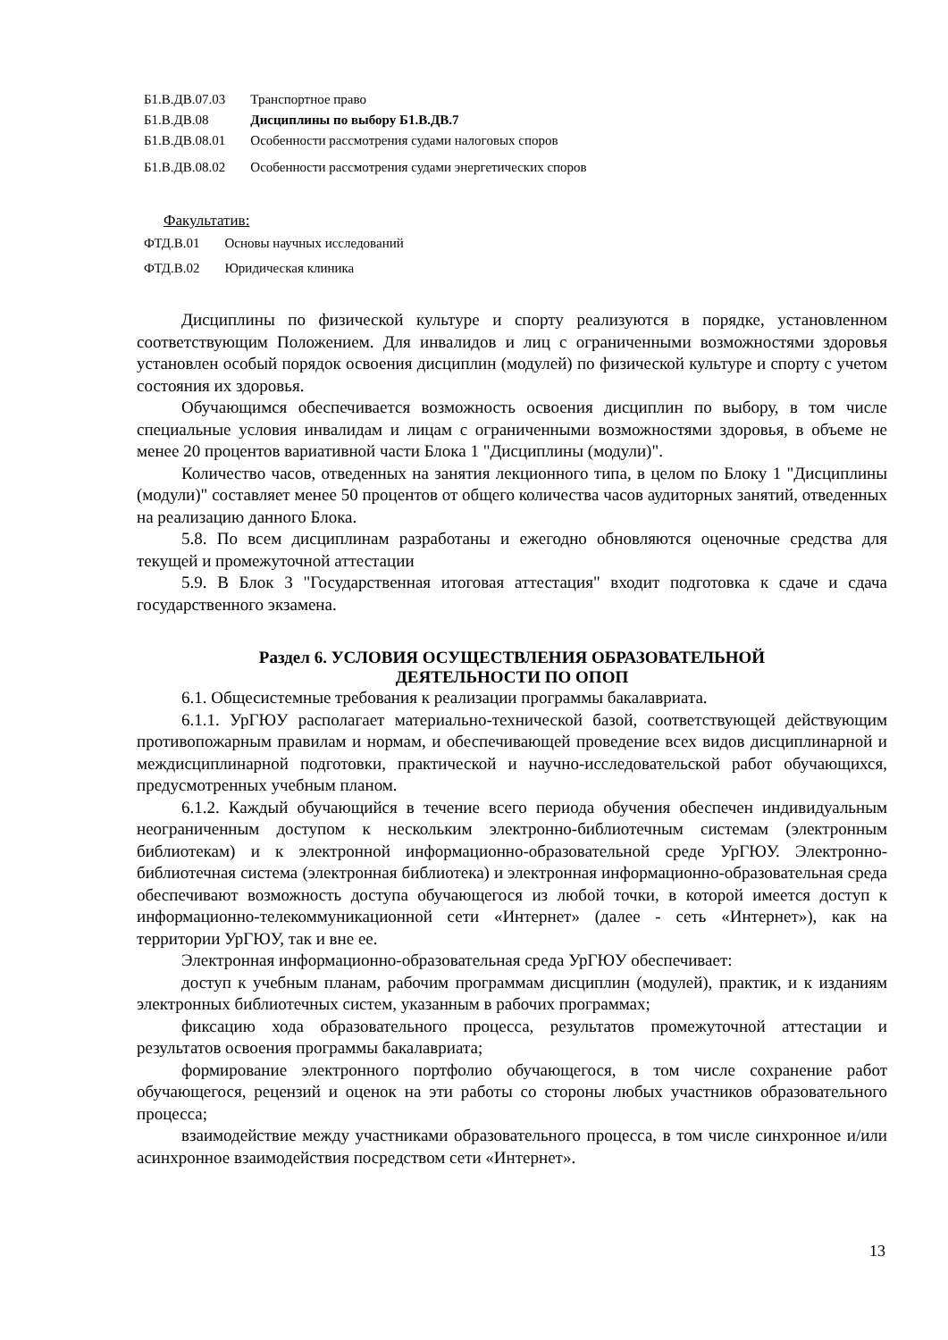| Б1.В.ДВ.07.03 | Транспортное право |
| Б1.В.ДВ.08 | Дисциплины по выбору Б1.В.ДВ.7 |
| Б1.В.ДВ.08.01 | Особенности рассмотрения судами налоговых споров |
| Б1.В.ДВ.08.02 | Особенности рассмотрения судами энергетических споров |
Факультатив:
| ФТД.В.01 | Основы научных исследований |
| ФТД.В.02 | Юридическая клиника |
Дисциплины по физической культуре и спорту реализуются в порядке, установленном соответствующим Положением. Для инвалидов и лиц с ограниченными возможностями здоровья установлен особый порядок освоения дисциплин (модулей) по физической культуре и спорту с учетом состояния их здоровья.
Обучающимся обеспечивается возможность освоения дисциплин по выбору, в том числе специальные условия инвалидам и лицам с ограниченными возможностями здоровья, в объеме не менее 20 процентов вариативной части Блока 1 "Дисциплины (модули)".
Количество часов, отведенных на занятия лекционного типа, в целом по Блоку 1 "Дисциплины (модули)" составляет менее 50 процентов от общего количества часов аудиторных занятий, отведенных на реализацию данного Блока.
5.8. По всем дисциплинам разработаны и ежегодно обновляются оценочные средства для текущей и промежуточной аттестации
5.9. В Блок 3 "Государственная итоговая аттестация" входит подготовка к сдаче и сдача государственного экзамена.
Раздел 6. УСЛОВИЯ ОСУЩЕСТВЛЕНИЯ ОБРАЗОВАТЕЛЬНОЙ
ДЕЯТЕЛЬНОСТИ ПО ОПОП
6.1. Общесистемные требования к реализации программы бакалавриата.
6.1.1. УрГЮУ располагает материально-технической базой, соответствующей действующим противопожарным правилам и нормам, и обеспечивающей проведение всех видов дисциплинарной и междисциплинарной подготовки, практической и научно-исследовательской работ обучающихся, предусмотренных учебным планом.
6.1.2. Каждый обучающийся в течение всего периода обучения обеспечен индивидуальным неограниченным доступом к нескольким электронно-библиотечным системам (электронным библиотекам) и к электронной информационно-образовательной среде УрГЮУ. Электронно-библиотечная система (электронная библиотека) и электронная информационно-образовательная среда обеспечивают возможность доступа обучающегося из любой точки, в которой имеется доступ к информационно-телекоммуникационной сети «Интернет» (далее - сеть «Интернет»), как на территории УрГЮУ, так и вне ее.
Электронная информационно-образовательная среда УрГЮУ обеспечивает:
доступ к учебным планам, рабочим программам дисциплин (модулей), практик, и к изданиям электронных библиотечных систем, указанным в рабочих программах;
фиксацию хода образовательного процесса, результатов промежуточной аттестации и результатов освоения программы бакалавриата;
формирование электронного портфолио обучающегося, в том числе сохранение работ обучающегося, рецензий и оценок на эти работы со стороны любых участников образовательного процесса;
взаимодействие между участниками образовательного процесса, в том числе синхронное и/или асинхронное взаимодействия посредством сети «Интернет».
13